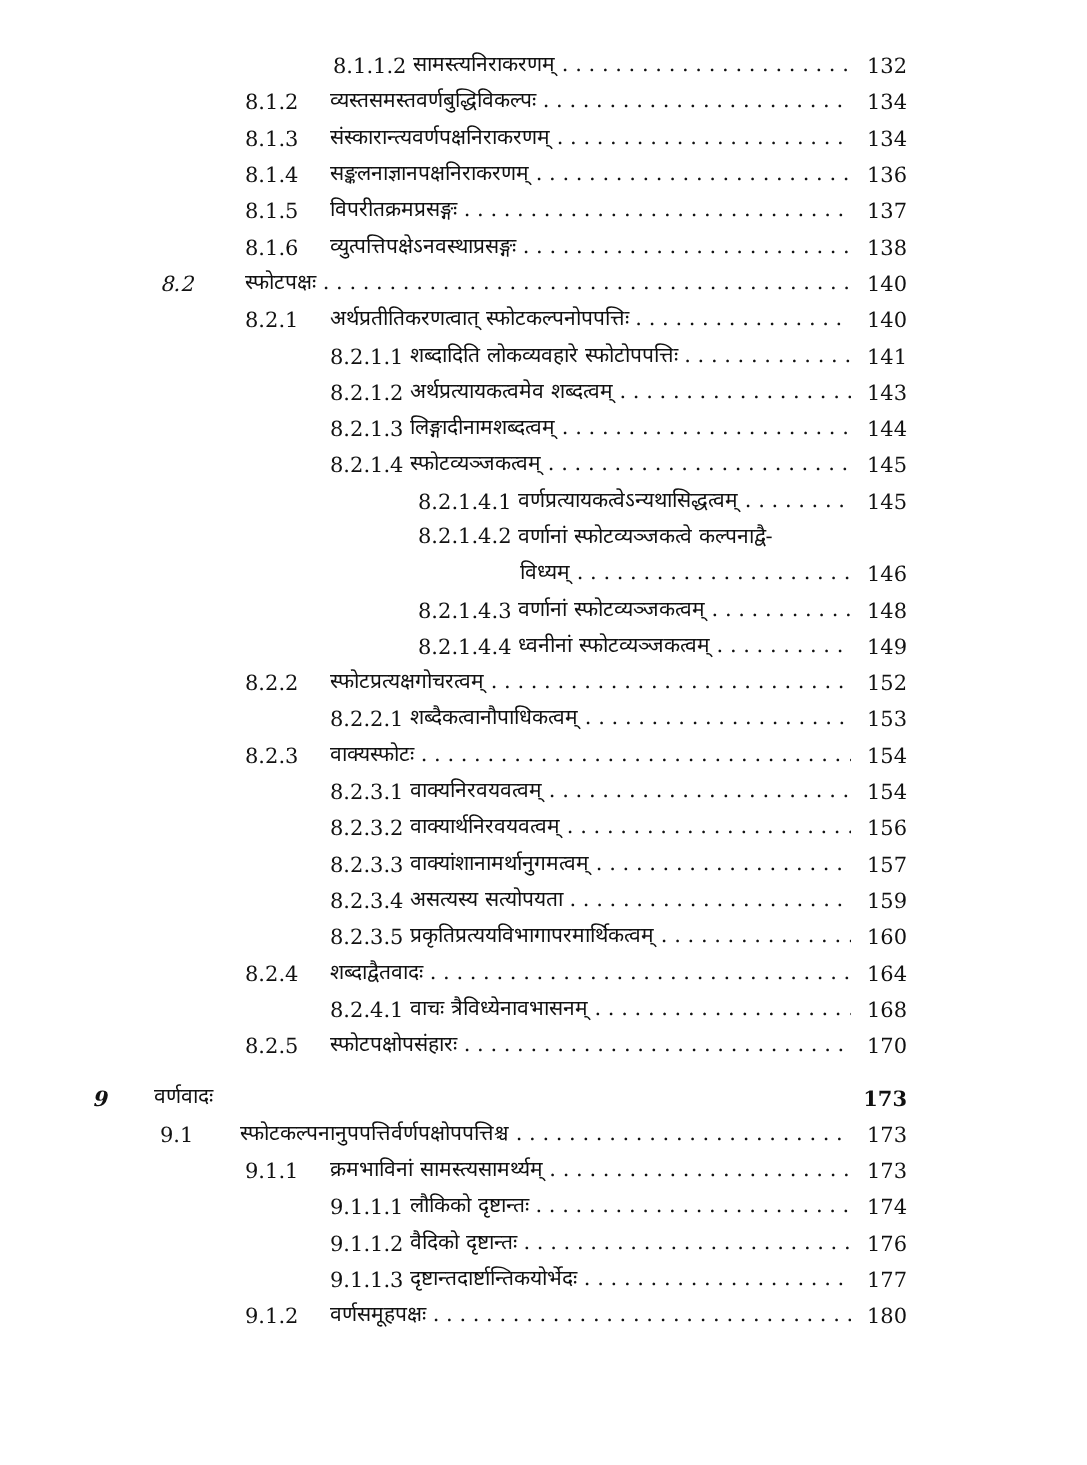8.1.1.2 सामस्त्यनिराकरणम् 132
8.1.2 व्यस्तसमस्तवर्णबुद्धिविकल्पः 134
8.1.3 संस्कारान्त्यवर्णपक्षनिराकरणम् 134
8.1.4 सङ्कलनाज्ञानपक्षनिराकरणम् 136
8.1.5 विपरीतक्रमप्रसङ्गः 137
8.1.6 व्युत्पत्तिपक्षेऽनवस्थाप्रसङ्गः 138
8.2 स्फोटपक्षः 140
8.2.1 अर्थप्रतीतिकरणत्वात् स्फोटकल्पनोपपत्तिः 140
8.2.1.1 शब्दादिति लोकव्यवहारे स्फोटोपपत्तिः 141
8.2.1.2 अर्थप्रत्यायकत्वमेव शब्दत्वम् 143
8.2.1.3 लिङ्गादीनामशब्दत्वम् 144
8.2.1.4 स्फोटव्यञ्जकत्वम् 145
8.2.1.4.1 वर्णप्रत्यायकत्वेऽन्यथासिद्धत्वम् 145
8.2.1.4.2 वर्णानां स्फोटव्यञ्जकत्वे कल्पनाद्वै-
विध्यम् 146
8.2.1.4.3 वर्णानां स्फोटव्यञ्जकत्वम् 148
8.2.1.4.4 ध्वनीनां स्फोटव्यञ्जकत्वम् 149
8.2.2 स्फोटप्रत्यक्षगोचरत्वम् 152
8.2.2.1 शब्दैकत्वानौपाधिकत्वम् 153
8.2.3 वाक्यस्फोटः 154
8.2.3.1 वाक्यनिरवयवत्वम् 154
8.2.3.2 वाक्यार्थनिरवयवत्वम् 156
8.2.3.3 वाक्यांशानामर्थानुगमत्वम् 157
8.2.3.4 असत्यस्य सत्योपयता 159
8.2.3.5 प्रकृतिप्रत्ययविभागापरमार्थिकत्वम् 160
8.2.4 शब्दाद्वैतवादः 164
8.2.4.1 वाचः त्रैविध्येनावभासनम् 168
8.2.5 स्फोटपक्षोपसंहारः 170
9 वर्णवादः 173
9.1 स्फोटकल्पनानुपपत्तिर्वर्णपक्षोपपत्तिश्च 173
9.1.1 क्रमभाविनां सामस्त्यसामर्थ्यम् 173
9.1.1.1 लौकिको दृष्टान्तः 174
9.1.1.2 वैदिको दृष्टान्तः 176
9.1.1.3 दृष्टान्तदार्ष्टान्तिकयोर्भेदः 177
9.1.2 वर्णसमूहपक्षः 180